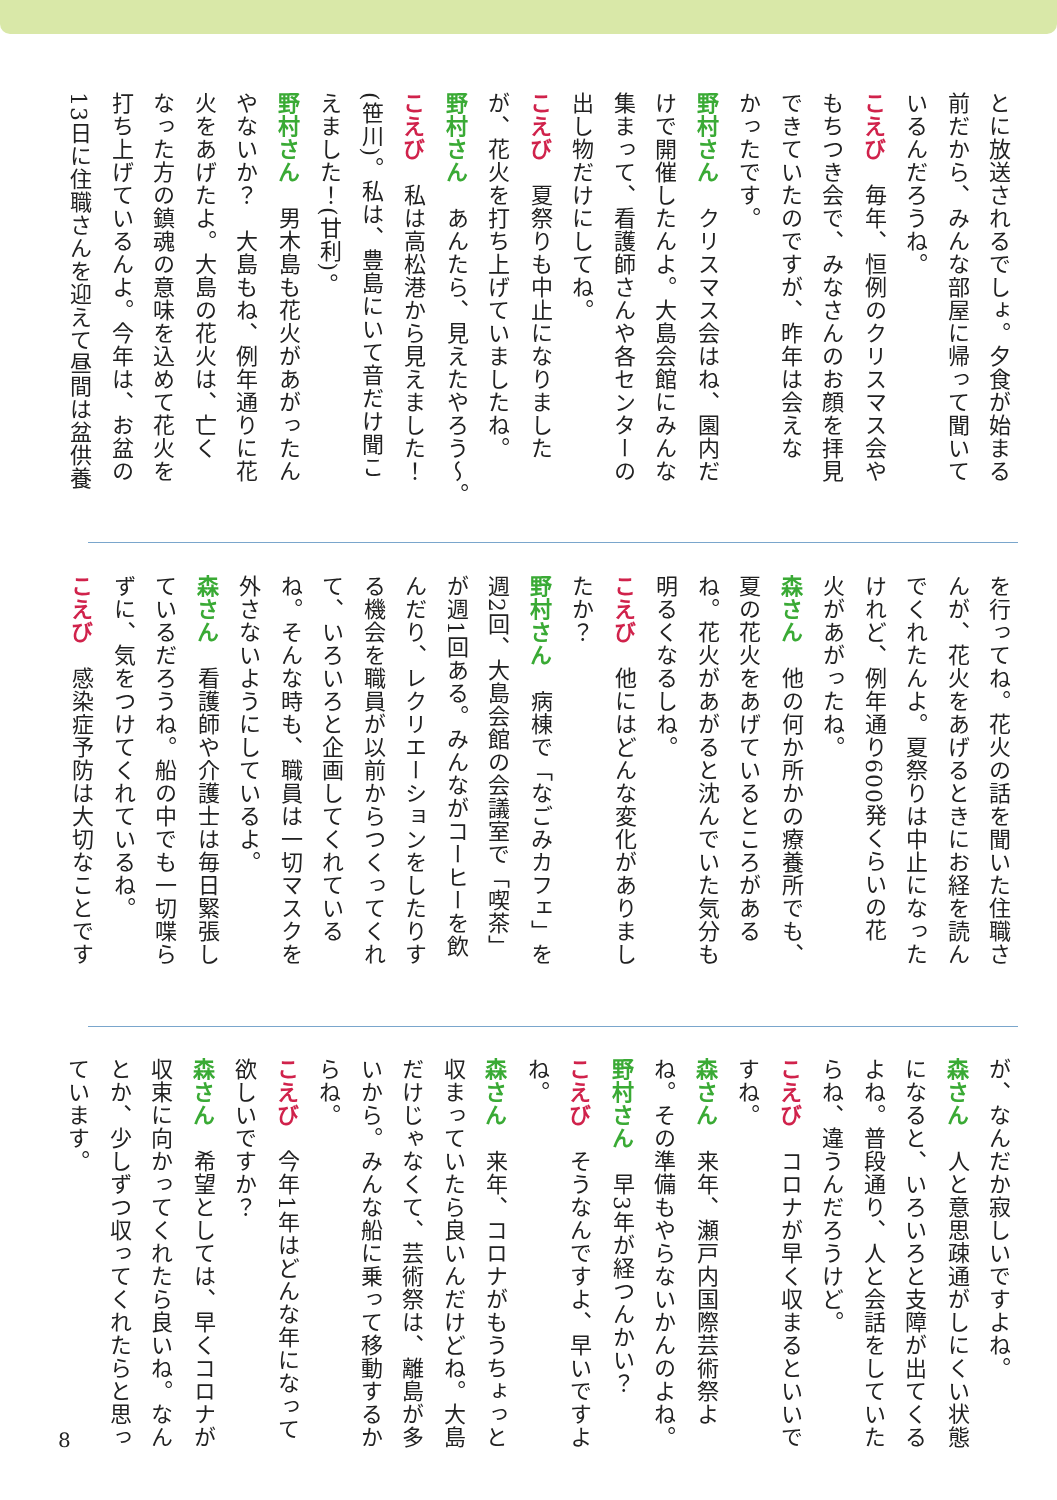とに放送されるでしょ。夕食が始まる
前だから、みんな部屋に帰って聞いて
いるんだろうね。
こえび　毎年、恒例のクリスマス会や
もちつき会で、みなさんのお顔を拝見
できていたのですが、昨年は会えな
かったです。
野村さん　クリスマス会はね、園内だ
けで開催したんよ。大島会館にみんな
集まって、看護師さんや各センターの
出し物だけにしてね。
こえび　夏祭りも中止になりました
が、花火を打ち上げていましたね。
野村さん　あんたら、見えたやろう〜。
こえび　私は高松港から見えました！
(笹川)。私は、豊島にいて音だけ聞こ
えました！(甘利)。
野村さん　男木島も花火があがったん
やないか？　大島もね、例年通りに花
火をあげたよ。大島の花火は、亡く
なった方の鎮魂の意味を込めて花火を
打ち上げているんよ。今年は、お盆の
13日に住職さんを迎えて昼間は盆供養
を行ってね。花火の話を聞いた住職さ
んが、花火をあげるときにお経を読ん
でくれたんよ。夏祭りは中止になった
けれど、例年通り600発くらいの花
火があがったね。
森さん　他の何か所かの療養所でも、
夏の花火をあげているところがある
ね。花火があがると沈んでいた気分も
明るくなるしね。
こえび　他にはどんな変化がありまし
たか？
野村さん　病棟で「なごみカフェ」を
週2回、大島会館の会議室で「喫茶」
が週1回ある。みんながコーヒーを飲
んだり、レクリエーションをしたりす
る機会を職員が以前からつくってくれ
て、いろいろと企画してくれている
ね。そんな時も、職員は一切マスクを
外さないようにしているよ。
森さん　看護師や介護士は毎日緊張し
ているだろうね。船の中でも一切喋ら
ずに、気をつけてくれているね。
こえび　感染症予防は大切なことです
が、なんだか寂しいですよね。
森さん　人と意思疎通がしにくい状態
になると、いろいろと支障が出てくる
よね。普段通り、人と会話をしていた
らね、違うんだろうけど。
こえび　コロナが早く収まるといいで
すね。
森さん　来年、瀬戸内国際芸術祭よ
ね。その準備もやらないかんのよね。
野村さん　早3年が経つんかい？
こえび　そうなんですよ、早いですよ
ね。
森さん　来年、コロナがもうちょっと
収まっていたら良いんだけどね。大島
だけじゃなくて、芸術祭は、離島が多
いから。みんな船に乗って移動するか
らね。
こえび　今年1年はどんな年になって
欲しいですか？
森さん　希望としては、早くコロナが
収束に向かってくれたら良いね。なん
とか、少しずつ収ってくれたらと思っ
ています。
8